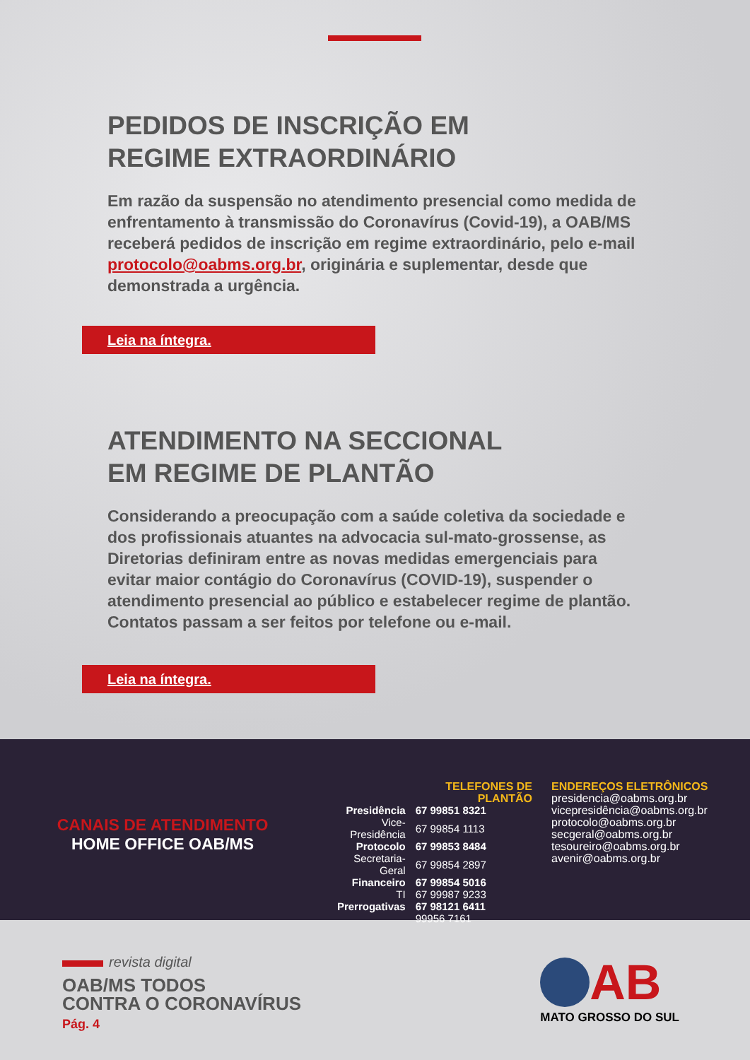PEDIDOS DE INSCRIÇÃO EM
REGIME EXTRAORDINÁRIO
Em razão da suspensão no atendimento presencial como medida de enfrentamento à transmissão do Coronavírus (Covid-19), a OAB/MS receberá pedidos de inscrição em regime extraordinário, pelo e-mail protocolo@oabms.org.br, originária e suplementar, desde que demonstrada a urgência.
Leia na íntegra.
ATENDIMENTO NA SECCIONAL
EM REGIME DE PLANTÃO
Considerando a preocupação com a saúde coletiva da sociedade e dos profissionais atuantes na advocacia sul-mato-grossense, as Diretorias definiram entre as novas medidas emergenciais para evitar maior contágio do Coronavírus (COVID-19), suspender o atendimento presencial ao público e estabelecer regime de plantão. Contatos passam a ser feitos por telefone ou e-mail.
Leia na íntegra.
CANAIS DE ATENDIMENTO
HOME OFFICE OAB/MS
| | TELEFONES DE PLANTÃO |
| Presidência | 67 99851 8321 |
| Vice-Presidência | 67 99854 1113 |
| Protocolo | 67 99853 8484 |
| Secretaria-Geral | 67 99854 2897 |
| Financeiro | 67 99854 5016 |
| TI | 67 99987 9233 |
| Prerrogativas | 67 98121 6411 |
| | 99956 7161 |
ENDEREÇOS ELETRÔNICOS
presidencia@oabms.org.br
vicepresidência@oabms.org.br
protocolo@oabms.org.br
secgeral@oabms.org.br
tesoureiro@oabms.org.br
avenir@oabms.org.br
revista digital
OAB/MS TODOS
CONTRA O CORONAVÍRUS
Pág. 4
AB
MATO GROSSO DO SUL